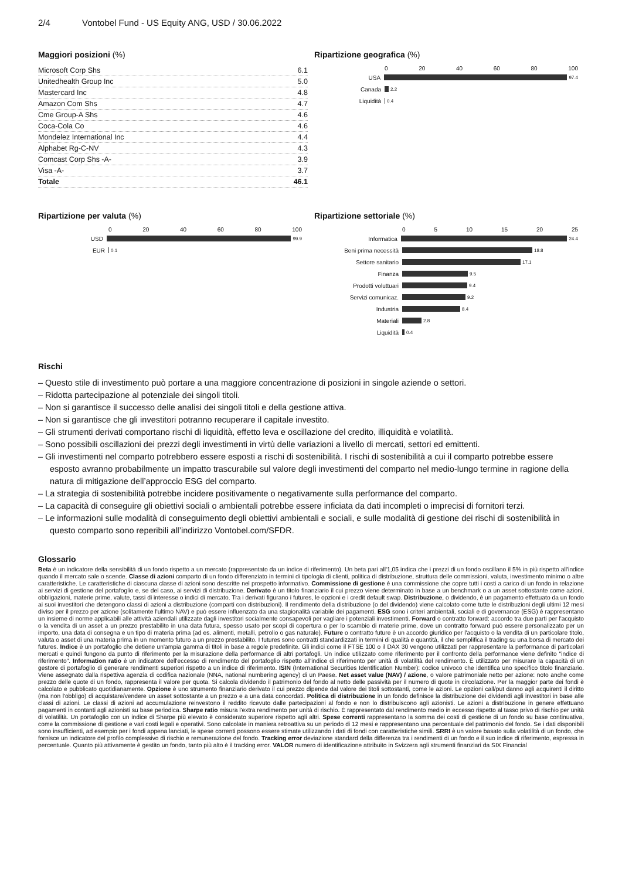2/4 Vontobel Fund - US Equity ANG, USD / 30.06.2022
Maggiori posizioni (%)
| Microsoft Corp Shs | 6.1 |
| Unitedhealth Group Inc | 5.0 |
| Mastercard Inc | 4.8 |
| Amazon Com Shs | 4.7 |
| Cme Group-A Shs | 4.6 |
| Coca-Cola Co | 4.6 |
| Mondelez International Inc | 4.4 |
| Alphabet Rg-C-NV | 4.3 |
| Comcast Corp Shs -A- | 3.9 |
| Visa -A- | 3.7 |
| Totale | 46.1 |
Ripartizione geografica (%)
0 20 40 60 80 100
USA
97.4
Canada
2.2
Liquidità
0.4
Ripartizione per valuta (%)
0 20 40 60 80 100
USD
99.9
EUR
0.1
Ripartizione settoriale (%)
0 5 10 15 20 25
Informatica
24.4
Beni prima necessità
18.8
Settore sanitario
17.1
Finanza
9.5
Prodotti voluttuari
9.4
Servizi comunicaz.
9.2
Industria
8.4
Materiali
2.8
Liquidità
0.4
Rischi
– Questo stile di investimento può portare a una maggiore concentrazione di posizioni in singole aziende o settori.
– Ridotta partecipazione al potenziale dei singoli titoli.
– Non si garantisce il successo delle analisi dei singoli titoli e della gestione attiva.
– Non si garantisce che gli investitori potranno recuperare il capitale investito.
– Gli strumenti derivati comportano rischi di liquidità, effetto leva e oscillazione del credito, illiquidità e volatilità.
– Sono possibili oscillazioni dei prezzi degli investimenti in virtù delle variazioni a livello di mercati, settori ed emittenti.
– Gli investimenti nel comparto potrebbero essere esposti a rischi di sostenibilità. I rischi di sostenibilità a cui il comparto potrebbe essere esposto avranno probabilmente un impatto trascurabile sul valore degli investimenti del comparto nel medio-lungo termine in ragione della natura di mitigazione dell’approccio ESG del comparto.
– La strategia di sostenibilità potrebbe incidere positivamente o negativamente sulla performance del comparto.
– La capacità di conseguire gli obiettivi sociali o ambientali potrebbe essere inficiata da dati incompleti o imprecisi di fornitori terzi.
– Le informazioni sulle modalità di conseguimento degli obiettivi ambientali e sociali, e sulle modalità di gestione dei rischi di sostenibilità in questo comparto sono reperibili all’indirizzo Vontobel.com/SFDR.
Glossario
Beta è un indicatore della sensibilità di un fondo rispetto a un mercato (rappresentato da un indice di riferimento). Un beta pari all'1,05 indica che i prezzi di un fondo oscillano il 5% in più rispetto all'indice quando il mercato sale o scende. Classe di azioni comparto di un fondo differenziato in termini di tipologia di clienti, politica di distribuzione, struttura delle commissioni, valuta, investimento minimo o altre caratteristiche. Le caratteristiche di ciascuna classe di azioni sono descritte nel prospetto informativo. Commissione di gestione è una commissione che copre tutti i costi a carico di un fondo in relazione ai servizi di gestione del portafoglio e, se del caso, ai servizi di distribuzione. Derivato è un titolo finanziario il cui prezzo viene determinato in base a un benchmark o a un asset sottostante come azioni, obbligazioni, materie prime, valute, tassi di interesse o indici di mercato. Tra i derivati figurano i futures, le opzioni e i credit default swap. Distribuzione, o dividendo, è un pagamento effettuato da un fondo ai suoi investitori che detengono classi di azioni a distribuzione (comparti con distribuzioni). Il rendimento della distribuzione (o del dividendo) viene calcolato come tutte le distribuzioni degli ultimi 12 mesi diviso per il prezzo per azione (solitamente l'ultimo NAV) e può essere influenzato da una stagionalità variabile dei pagamenti. ESG sono i criteri ambientali, sociali e di governance (ESG) è rappresentano un insieme di norme applicabili alle attività aziendali utilizzate dagli investitori socialmente consapevoli per vagliare i potenziali investimenti. Forward o contratto forward: accordo tra due parti per l'acquisto o la vendita di un asset a un prezzo prestabilito in una data futura, spesso usato per scopi di copertura o per lo scambio di materie prime, dove un contratto forward può essere personalizzato per un importo, una data di consegna e un tipo di materia prima (ad es. alimenti, metalli, petrolio o gas naturale). Future o contratto future è un accordo giuridico per l'acquisto o la vendita di un particolare titolo, valuta o asset di una materia prima in un momento futuro a un prezzo prestabilito. I futures sono contratti standardizzati in termini di qualità e quantità, il che semplifica il trading su una borsa di mercato dei futures. Indice è un portafoglio che detiene un'ampia gamma di titoli in base a regole predefinite. Gli indici come il FTSE 100 o il DAX 30 vengono utilizzati per rappresentare la performance di particolari mercati e quindi fungono da punto di riferimento per la misurazione della performance di altri portafogli. Un indice utilizzato come riferimento per il confronto della performance viene definito "indice di riferimento". Information ratio è un indicatore dell'eccesso di rendimento del portafoglio rispetto all'indice di riferimento per unità di volatilità del rendimento. È utilizzato per misurare la capacità di un gestore di portafoglio di generare rendimenti superiori rispetto a un indice di riferimento. ISIN (International Securities Identification Number): codice univoco che identifica uno specifico titolo finanziario. Viene assegnato dalla rispettiva agenzia di codifica nazionale (NNA, national numbering agency) di un Paese. Net asset value (NAV) / azione, o valore patrimoniale netto per azione: noto anche come prezzo delle quote di un fondo, rappresenta il valore per quota. Si calcola dividendo il patrimonio del fondo al netto delle passività per il numero di quote in circolazione. Per la maggior parte dei fondi è calcolato e pubblicato quotidianamente. Opzione è uno strumento finanziario derivato il cui prezzo dipende dal valore dei titoli sottostanti, come le azioni. Le opzioni call/put danno agli acquirenti il diritto (ma non l'obbligo) di acquistare/vendere un asset sottostante a un prezzo e a una data concordati. Politica di distribuzione in un fondo definisce la distribuzione dei dividendi agli investitori in base alle classi di azioni. Le classi di azioni ad accumulazione reinvestono il reddito ricevuto dalle partecipazioni al fondo e non lo distribuiscono agli azionisti. Le azioni a distribuzione in genere effettuano pagamenti in contanti agli azionisti su base periodica. Sharpe ratio misura l'extra rendimento per unità di rischio. È rappresentato dal rendimento medio in eccesso rispetto al tasso privo di rischio per unità di volatilità. Un portafoglio con un indice di Sharpe più elevato è considerato superiore rispetto agli altri. Spese correnti rappresentano la somma dei costi di gestione di un fondo su base continuativa, come la commissione di gestione e vari costi legali e operativi. Sono calcolate in maniera retroattiva su un periodo di 12 mesi e rappresentano una percentuale del patrimonio del fondo. Se i dati disponibili sono insufficienti, ad esempio per i fondi appena lanciati, le spese correnti possono essere stimate utilizzando i dati di fondi con caratteristiche simili. SRRI è un valore basato sulla volatilità di un fondo, che fornisce un indicatore del profilo complessivo di rischio e remunerazione del fondo. Tracking error deviazione standard della differenza tra i rendimenti di un fondo e il suo indice di riferimento, espressa in percentuale. Quanto più attivamente è gestito un fondo, tanto più alto è il tracking error. VALOR numero di identificazione attribuito in Svizzera agli strumenti finanziari da SIX Financial